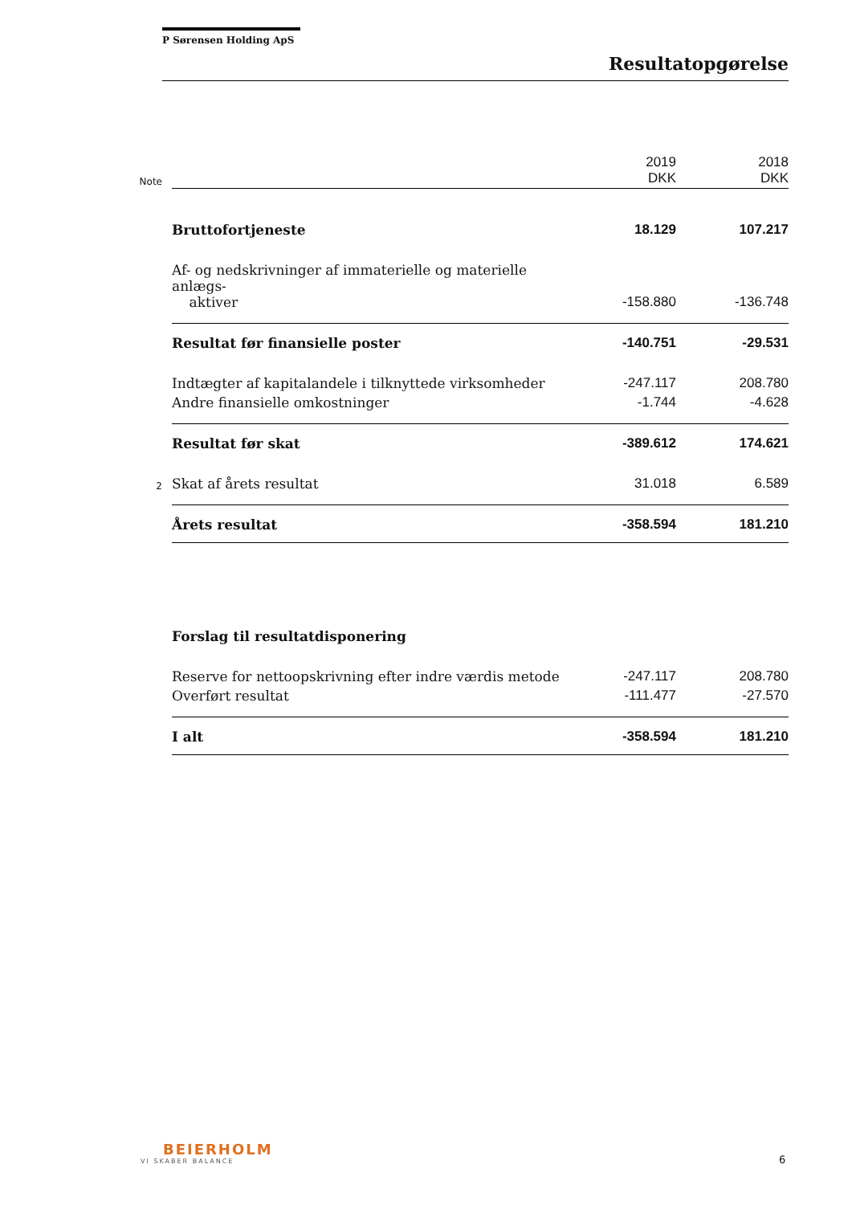P Sørensen Holding ApS
Resultatopgørelse
| Note | | 2019 DKK | 2018 DKK |
| | Bruttofortjeneste | 18.129 | 107.217 |
| | Af- og nedskrivninger af immaterielle og materielle anlægs- aktiver | -158.880 | -136.748 |
| | Resultat før finansielle poster | -140.751 | -29.531 |
| | Indtægter af kapitalandele i tilknyttede virksomheder | -247.117 | 208.780 |
| | Andre finansielle omkostninger | -1.744 | -4.628 |
| | Resultat før skat | -389.612 | 174.621 |
| 2 | Skat af årets resultat | 31.018 | 6.589 |
| | Årets resultat | -358.594 | 181.210 |
| | Forslag til resultatdisponering | | |
| | Reserve for nettoopskrivning efter indre værdis metode | -247.117 | 208.780 |
| | Overført resultat | -111.477 | -27.570 |
| | I alt | -358.594 | 181.210 |
BEIERHOLM
VI SKABER BALANCE
6